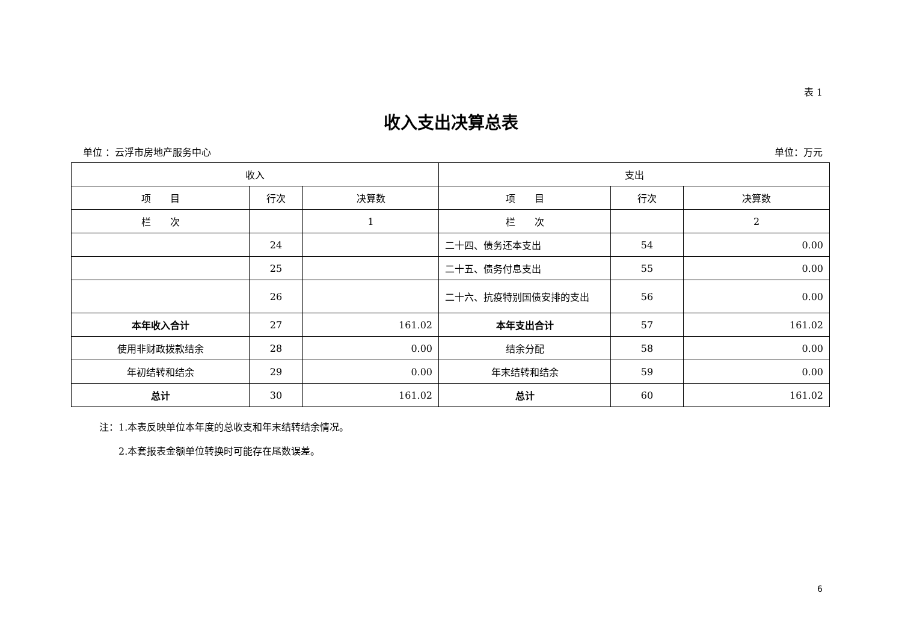表 1
收入支出决算总表
单位 ：云浮市房地产服务中心 单位：万元
| 收入 | | | 支出 | | |
| 项 目 | 行次 | 决算数 | 项 目 | 行次 | 决算数 |
| 栏 次 | | 1 | 栏 次 | | 2 |
| | 24 | | 二十四、债务还本支出 | 54 | 0.00 |
| | 25 | | 二十五、债务付息支出 | 55 | 0.00 |
| | 26 | | 二十六、抗疫特别国债安排的支出 | 56 | 0.00 |
| 本年收入合计 | 27 | 161.02 | 本年支出合计 | 57 | 161.02 |
| 使用非财政拨款结余 | 28 | 0.00 | 结余分配 | 58 | 0.00 |
| 年初结转和结余 | 29 | 0.00 | 年末结转和结余 | 59 | 0.00 |
| 总计 | 30 | 161.02 | 总计 | 60 | 161.02 |
注：1.本表反映单位本年度的总收支和年末结转结余情况。
　　2.本套报表金额单位转换时可能存在尾数误差。
6